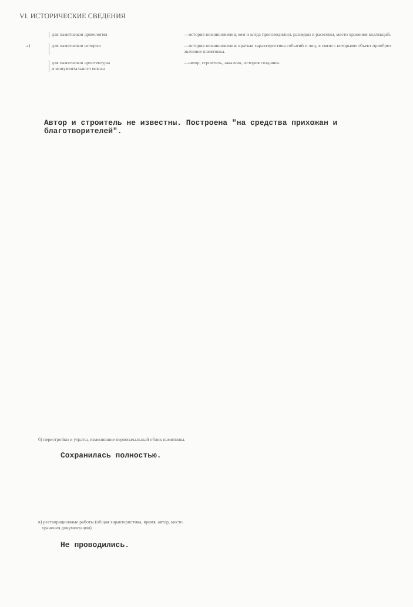VI. ИСТОРИЧЕСКИЕ СВЕДЕНИЯ
для памятников археологии —история возникновения, кем и когда производились разведки и раскопки, место хранения коллекций.
а) для памятников истории —история возникновения: краткая характеристика событий и лиц, в связи с которыми объект приобрел значение памятника.
для памятников архитектуры
и монументального иск-ва
—автор, строитель, заказчик, история создания.
Автор и строитель не известны. Построена "на средства прихожан и благотворителей".
б) перестройки и утраты, изменившие первоначальный облик памятника.
Сохранилась полностью.
в) реставрационные работы (общая характеристика, время, автор, место
хранения документации)
Не проводились.